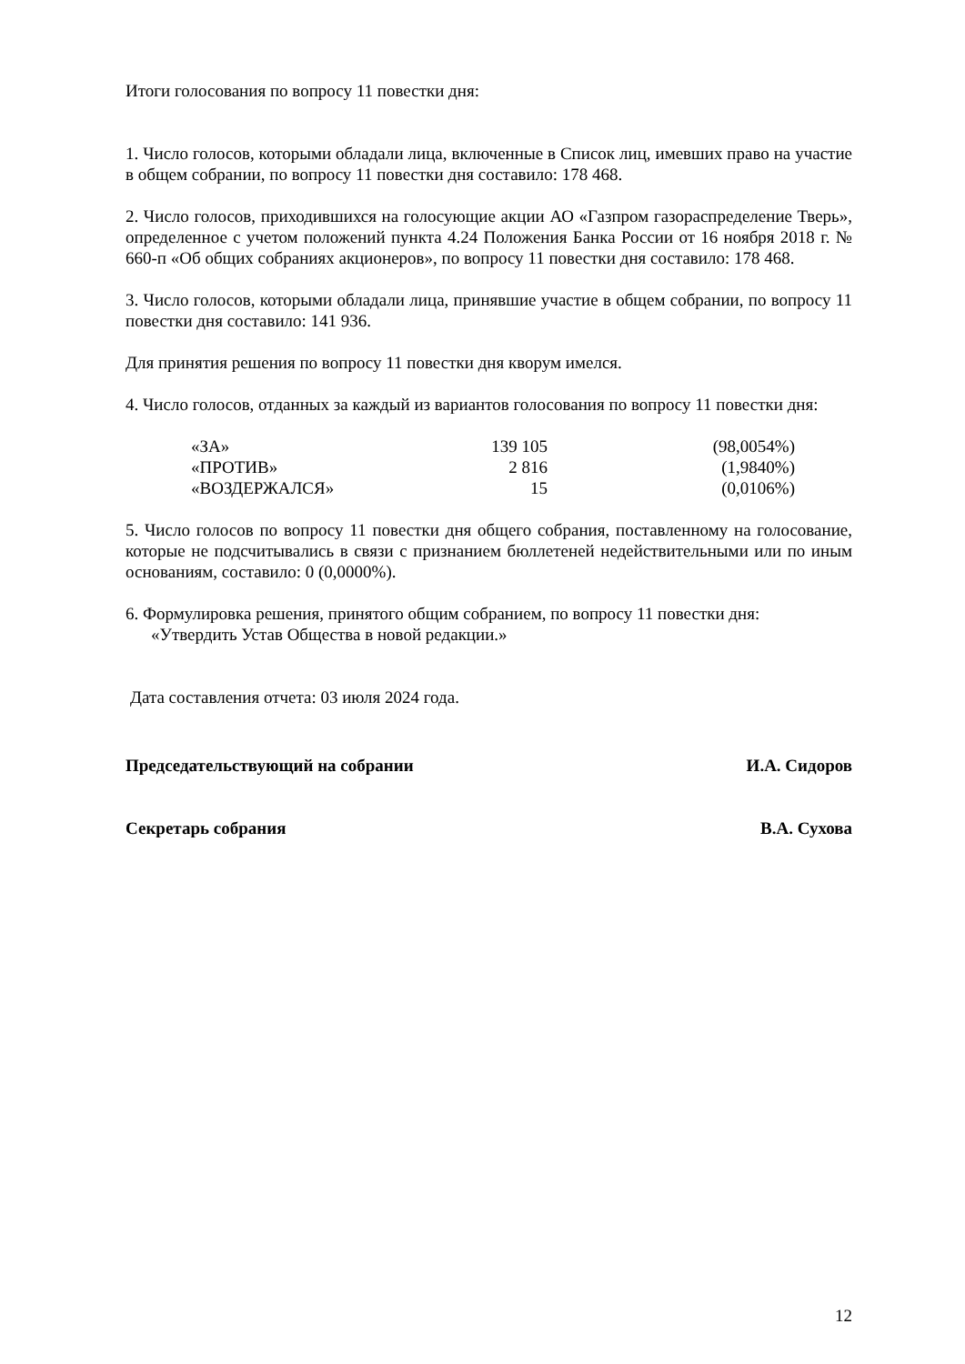Итоги голосования по вопросу 11 повестки дня:
1. Число голосов, которыми обладали лица, включенные в Список лиц, имевших право на участие в общем собрании, по вопросу 11 повестки дня составило: 178 468.
2. Число голосов, приходившихся на голосующие акции АО «Газпром газораспределение Тверь», определенное с учетом положений пункта 4.24 Положения Банка России от 16 ноября 2018 г. № 660-п «Об общих собраниях акционеров», по вопросу 11 повестки дня составило: 178 468.
3. Число голосов, которыми обладали лица, принявшие участие в общем собрании, по вопросу 11 повестки дня составило: 141 936.
Для принятия решения по вопросу 11 повестки дня кворум имелся.
4. Число голосов, отданных за каждый из вариантов голосования по вопросу 11 повестки дня:
| «ЗА» | 139 105 | (98,0054%) |
| «ПРОТИВ» | 2 816 | (1,9840%) |
| «ВОЗДЕРЖАЛСЯ» | 15 | (0,0106%) |
5. Число голосов по вопросу 11 повестки дня общего собрания, поставленному на голосование, которые не подсчитывались в связи с признанием бюллетеней недействительными или по иным основаниям, составило: 0 (0,0000%).
6. Формулировка решения, принятого общим собранием, по вопросу 11 повестки дня:
«Утвердить Устав Общества в новой редакции.»
Дата составления отчета: 03 июля 2024 года.
Председательствующий на собрании И.А. Сидоров
Секретарь собрания В.А. Сухова
12